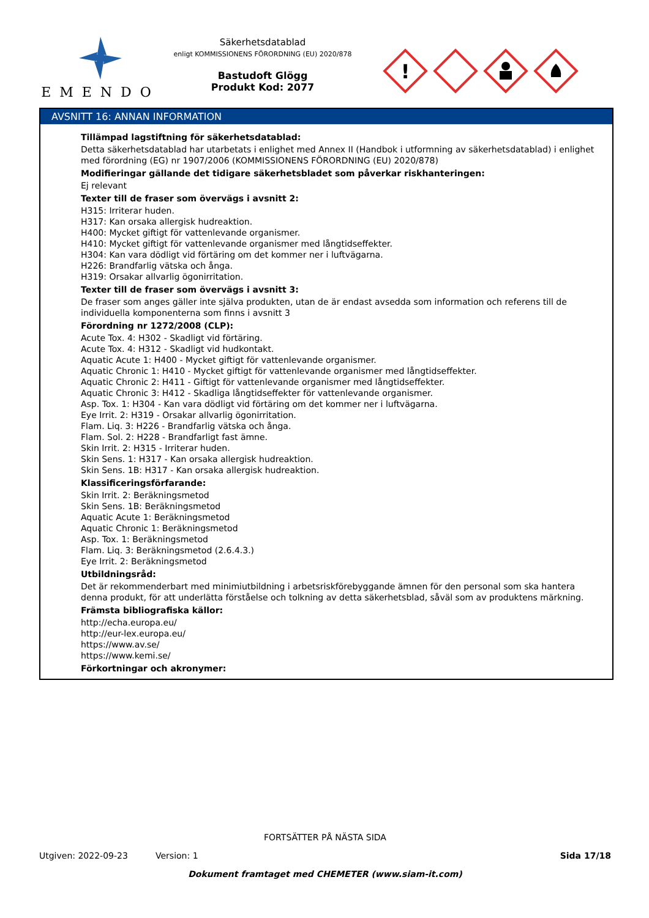EMENDO
Säkerhetsdatablad
enligt KOMMISSIONENS FÖRORDNING (EU) 2020/878
Bastudoft Glögg
Produkt Kod: 2077
!
AVSNITT 16: ANNAN INFORMATION
Tillämpad lagstiftning för säkerhetsdatablad:
Detta säkerhetsdatablad har utarbetats i enlighet med Annex II (Handbok i utformning av säkerhetsdatablad) i enlighet med förordning (EG) nr 1907/2006 (KOMMISSIONENS FÖRORDNING (EU) 2020/878)
Modifieringar gällande det tidigare säkerhetsbladet som påverkar riskhanteringen:
Ej relevant
Texter till de fraser som övervägs i avsnitt 2:
H315: Irriterar huden.
H317: Kan orsaka allergisk hudreaktion.
H400: Mycket giftigt för vattenlevande organismer.
H410: Mycket giftigt för vattenlevande organismer med långtidseffekter.
H304: Kan vara dödligt vid förtäring om det kommer ner i luftvägarna.
H226: Brandfarlig vätska och ånga.
H319: Orsakar allvarlig ögonirritation.
Texter till de fraser som övervägs i avsnitt 3:
De fraser som anges gäller inte själva produkten, utan de är endast avsedda som information och referens till de individuella komponenterna som finns i avsnitt 3
Förordning nr 1272/2008 (CLP):
Acute Tox. 4: H302 - Skadligt vid förtäring.
Acute Tox. 4: H312 - Skadligt vid hudkontakt.
Aquatic Acute 1: H400 - Mycket giftigt för vattenlevande organismer.
Aquatic Chronic 1: H410 - Mycket giftigt för vattenlevande organismer med långtidseffekter.
Aquatic Chronic 2: H411 - Giftigt för vattenlevande organismer med långtidseffekter.
Aquatic Chronic 3: H412 - Skadliga långtidseffekter för vattenlevande organismer.
Asp. Tox. 1: H304 - Kan vara dödligt vid förtäring om det kommer ner i luftvägarna.
Eye Irrit. 2: H319 - Orsakar allvarlig ögonirritation.
Flam. Liq. 3: H226 - Brandfarlig vätska och ånga.
Flam. Sol. 2: H228 - Brandfarligt fast ämne.
Skin Irrit. 2: H315 - Irriterar huden.
Skin Sens. 1: H317 - Kan orsaka allergisk hudreaktion.
Skin Sens. 1B: H317 - Kan orsaka allergisk hudreaktion.
Klassificeringsförfarande:
Skin Irrit. 2: Beräkningsmetod
Skin Sens. 1B: Beräkningsmetod
Aquatic Acute 1: Beräkningsmetod
Aquatic Chronic 1: Beräkningsmetod
Asp. Tox. 1: Beräkningsmetod
Flam. Liq. 3: Beräkningsmetod (2.6.4.3.)
Eye Irrit. 2: Beräkningsmetod
Utbildningsråd:
Det är rekommenderbart med minimiutbildning i arbetsriskförebyggande ämnen för den personal som ska hantera denna produkt, för att underlätta förståelse och tolkning av detta säkerhetsblad, såväl som av produktens märkning.
Främsta bibliografiska källor:
http://echa.europa.eu/
http://eur-lex.europa.eu/
https://www.av.se/
https://www.kemi.se/
Förkortningar och akronymer:
FORTSÄTTER PÅ NÄSTA SIDA
Utgiven: 2022-09-23 Version: 1 Sida 17/18
Dokument framtaget med CHEMETER (www.siam-it.com)